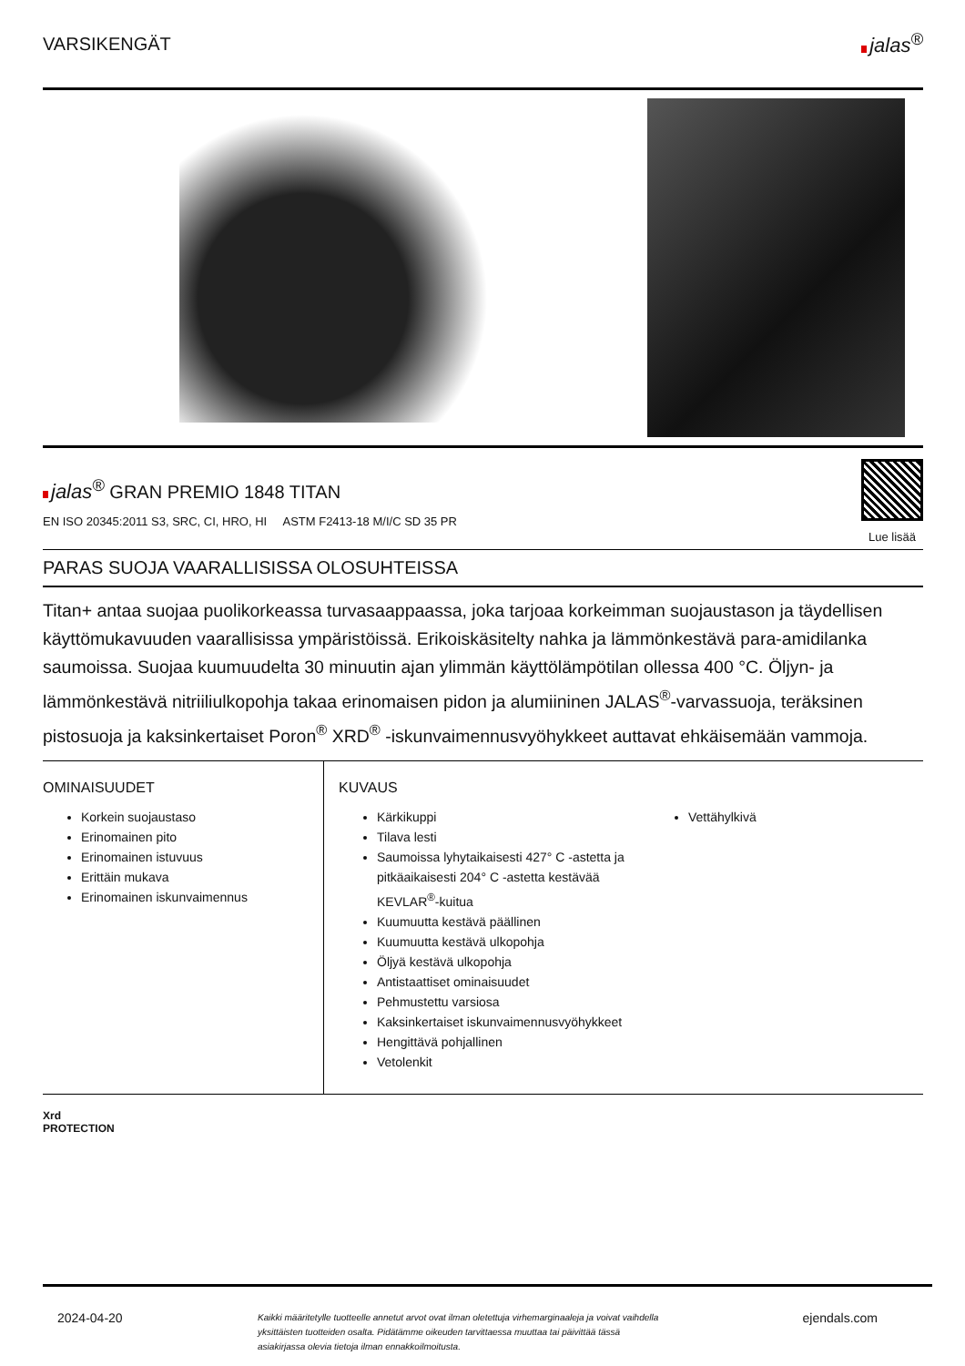VARSIKENGÄT jalas<sup>®</sup>
jalas<sup>®</sup> GRAN PREMIO 1848 TITAN
EN ISO 20345:2011 S3, SRC, CI, HRO, HI ASTM F2413-18 M/I/C SD 35 PR
Lue lisää
PARAS SUOJA VAARALLISISSA OLOSUHTEISSA
Titan+ antaa suojaa puolikorkeassa turvasaappaassa, joka tarjoaa korkeimman suojaustason ja täydellisen käyttömukavuuden vaarallisissa ympäristöissä. Erikoiskäsitelty nahka ja lämmönkestävä para-amidilanka saumoissa. Suojaa kuumuudelta 30 minuutin ajan ylimmän käyttölämpötilan ollessa 400 °C. Öljyn- ja lämmönkestävä nitriiliulkopohja takaa erinomaisen pidon ja alumiininen JALAS<sup>®</sup>-varvassuoja, teräksinen pistosuoja ja kaksinkertaiset Poron<sup>®</sup> XRD<sup>®</sup> -iskunvaimennusvyöhykkeet auttavat ehkäisemään vammoja.
OMINAISUUDET
Korkein suojaustaso
Erinomainen pito
Erinomainen istuvuus
Erittäin mukava
Erinomainen iskunvaimennus
KUVAUS
Kärkikuppi
Tilava lesti
Saumoissa lyhytaikaisesti 427° C -astetta ja pitkäaikaisesti 204° C -astetta kestävää KEVLAR<sup>®</sup>-kuitua
Kuumuutta kestävä päällinen
Kuumuutta kestävä ulkopohja
Öljyä kestävä ulkopohja
Antistaattiset ominaisuudet
Pehmustettu varsiosa
Kaksinkertaiset iskunvaimennusvyöhykkeet
Hengittävä pohjallinen
Vetolenkit
Vettähylkivä
Xrd
PROTECTION
2024-04-20 Kaikki määritetylle tuotteelle annetut arvot ovat ilman oletettuja virhemarginaaleja ja voivat vaihdella yksittäisten tuotteiden osalta. Pidätämme oikeuden tarvittaessa muuttaa tai päivittää tässä asiakirjassa olevia tietoja ilman ennakkoilmoitusta. ejendals.com